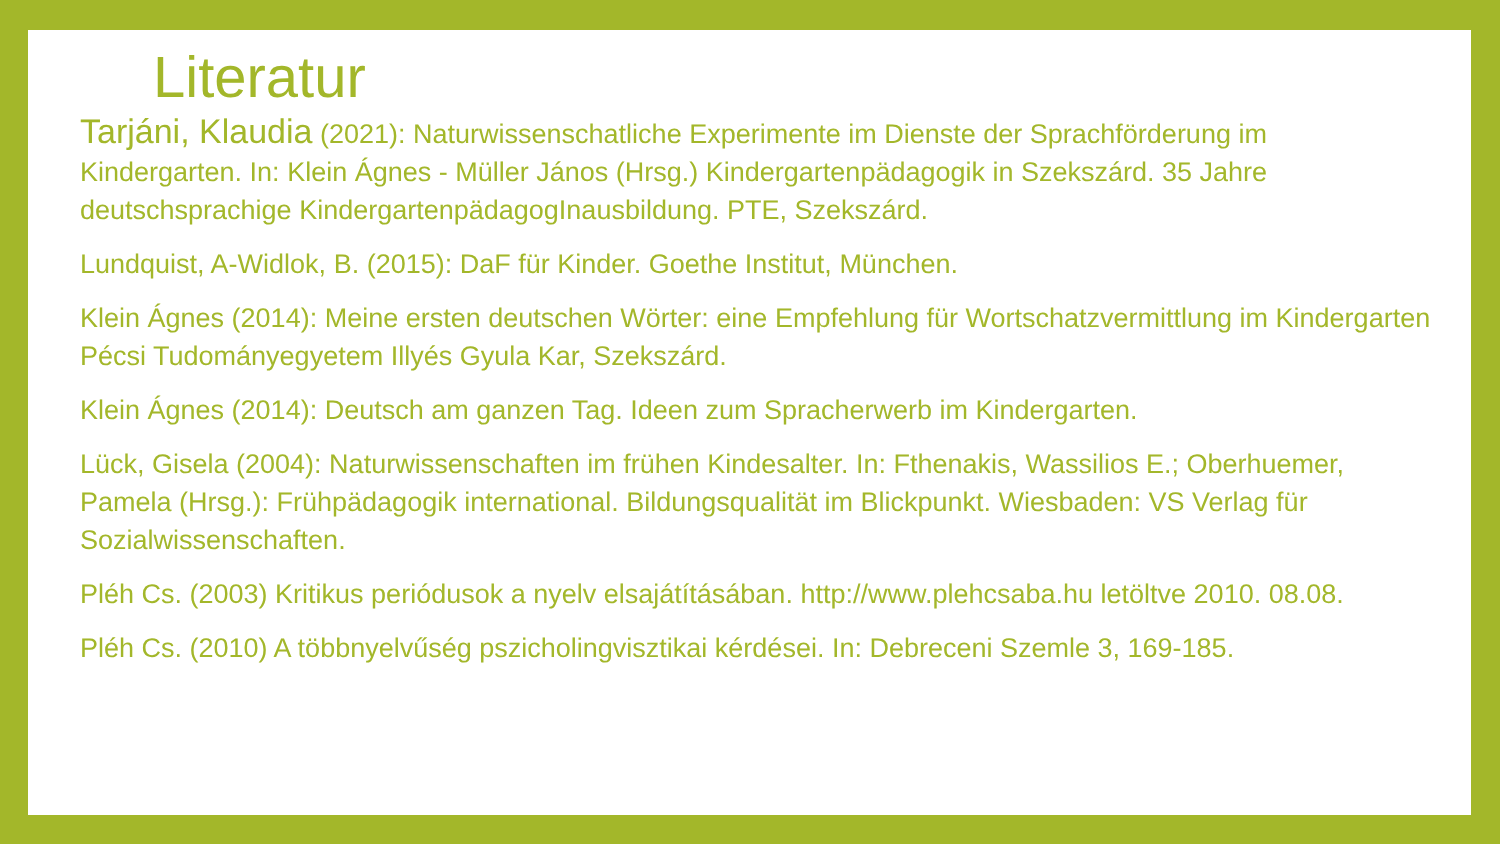Literatur
Tarjáni, Klaudia (2021): Naturwissenschatliche Experimente im Dienste der Sprachförderung im Kindergarten. In: Klein Ágnes - Müller János (Hrsg.) Kindergartenpädagogik in Szekszárd. 35 Jahre deutschsprachige KindergartenpädagogInausbildung. PTE, Szekszárd.
Lundquist, A-Widlok, B. (2015): DaF für Kinder. Goethe Institut, München.
Klein Ágnes (2014): Meine ersten deutschen Wörter: eine Empfehlung für Wortschatzvermittlung im Kindergarten Pécsi Tudományegyetem Illyés Gyula Kar, Szekszárd.
Klein Ágnes (2014): Deutsch am ganzen Tag. Ideen zum Spracherwerb im Kindergarten.
Lück, Gisela (2004): Naturwissenschaften im frühen Kindesalter. In: Fthenakis, Wassilios E.; Oberhuemer, Pamela (Hrsg.): Frühpädagogik international. Bildungsqualität im Blickpunkt. Wiesbaden: VS Verlag für Sozialwissenschaften.
Pléh Cs. (2003) Kritikus periódusok a nyelv elsajátításában. http://www.plehcsaba.hu letöltve 2010. 08.08.
Pléh Cs. (2010) A többnyelvűség pszicholingvisztikai kérdései. In: Debreceni Szemle 3, 169-185.